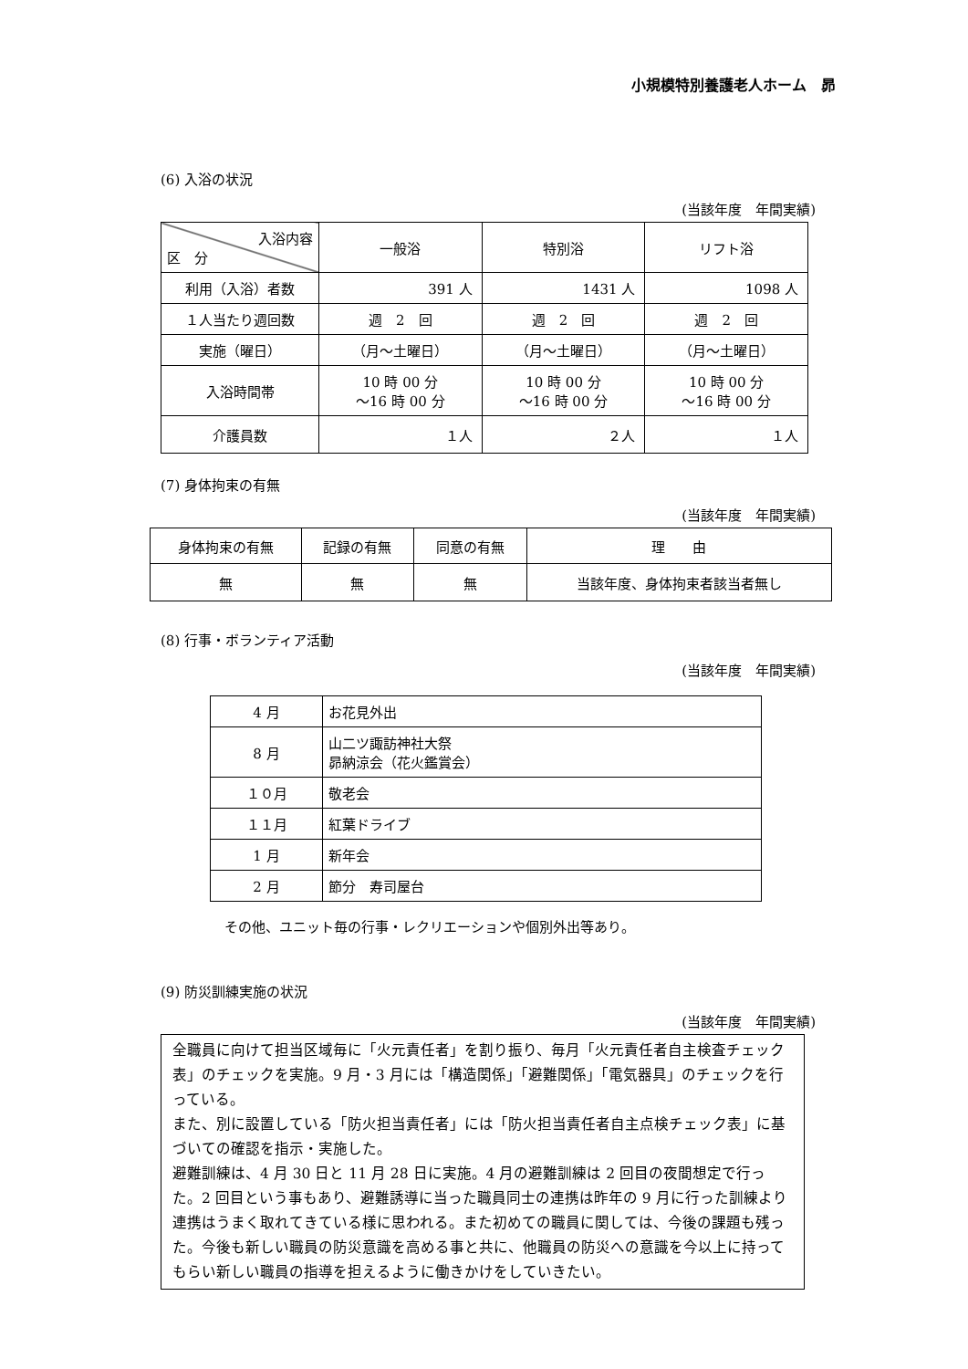小規模特別養護老人ホーム　昴
(6) 入浴の状況
(当該年度　年間実績)
| 入浴内容 区 分 | 一般浴 | 特別浴 | リフト浴 |
| --- | --- | --- | --- |
| 利用（入浴）者数 | 391 人 | 1431 人 | 1098 人 |
| １人当たり週回数 | 週 2 回 | 週 2 回 | 週 2 回 |
| 実施（曜日） | （月～土曜日） | （月～土曜日） | （月～土曜日） |
| 入浴時間帯 | 10 時 00 分 ～16 時 00 分 | 10 時 00 分 ～16 時 00 分 | 10 時 00 分 ～16 時 00 分 |
| 介護員数 | １人 | ２人 | １人 |
(7) 身体拘束の有無
(当該年度　年間実績)
| 身体拘束の有無 | 記録の有無 | 同意の有無 | 理 由 |
| 無 | 無 | 無 | 当該年度、身体拘束者該当者無し |
(8) 行事・ボランティア活動
(当該年度　年間実績)
| 4 月 | お花見外出 |
| 8 月 | 山二ツ諏訪神社大祭 昴納涼会（花火鑑賞会） |
| １０月 | 敬老会 |
| １１月 | 紅葉ドライブ |
| 1 月 | 新年会 |
| 2 月 | 節分 寿司屋台 |
その他、ユニット毎の行事・レクリエーションや個別外出等あり。
(9) 防災訓練実施の状況
(当該年度　年間実績)
全職員に向けて担当区域毎に「火元責任者」を割り振り、毎月「火元責任者自主検査チェック表」のチェックを実施。9 月・3 月には「構造関係」「避難関係」「電気器具」のチェックを行っている。
また、別に設置している「防火担当責任者」には「防火担当責任者自主点検チェック表」に基づいての確認を指示・実施した。
避難訓練は、4 月 30 日と 11 月 28 日に実施。4 月の避難訓練は 2 回目の夜間想定で行った。2 回目という事もあり、避難誘導に当った職員同士の連携は昨年の 9 月に行った訓練より連携はうまく取れてきている様に思われる。また初めての職員に関しては、今後の課題も残った。今後も新しい職員の防災意識を高める事と共に、他職員の防災への意識を今以上に持ってもらい新しい職員の指導を担えるように働きかけをしていきたい。